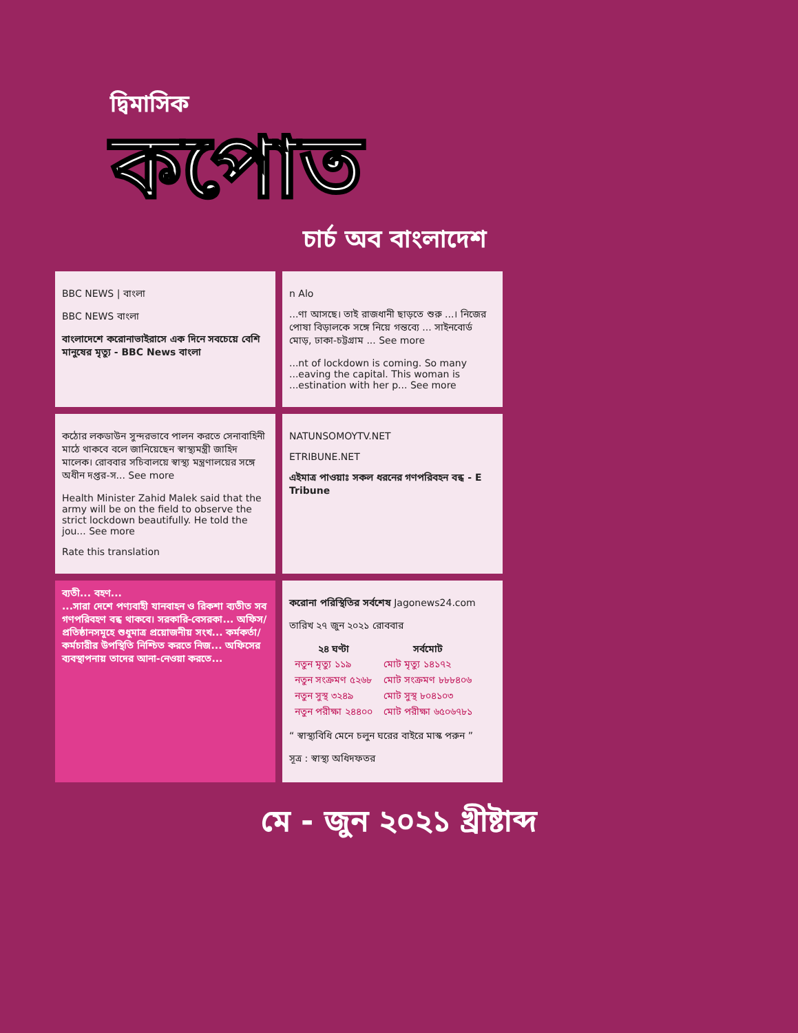দ্বিমাসিক
কপোত
চার্চ অব বাংলাদেশ
BBC NEWS | বাংলা
BBC NEWS বাংলা
বাংলাদেশে করোনাভাইরাসে এক দিনে সবচেয়ে বেশি মানুষের মৃত্যু - BBC News বাংলা
n Alo
...ণা আসছে। তাই রাজধানী ছাড়তে শুরু ...। নিজের পোষা বিড়ালকে সঙ্গে নিয়ে গন্তব্যে ... সাইনবোর্ড মোড়, ঢাকা-চট্টগ্রাম ... See more
...nt of lockdown is coming. So many ...eaving the capital. This woman is ...estination with her p... See more
কঠোর লকডাউন সুন্দরভাবে পালন করতে সেনাবাহিনী মাঠে থাকবে বলে জানিয়েছেন স্বাস্থ্যমন্ত্রী জাহিদ মালেক। রোববার সচিবালয়ে স্বাস্থ্য মন্ত্রণালয়ের সঙ্গে অধীন দপ্তর-স... See more
Health Minister Zahid Malek said that the army will be on the field to observe the strict lockdown beautifully. He told the jou... See more
Rate this translation
NATUNSOMOYTV.NET
ETRIBUNE.NET
এইমাত্র পাওয়াঃ সকল ধরনের গণপরিবহন বন্ধ - E Tribune
ব্যতী... বহণ...
...সারা দেশে পণ্যবাহী যানবাহন ও রিকশা ব্যতীত সব গণপরিবহণ বন্ধ থাকবে। সরকারি-বেসরকা... অফিস/প্রতিষ্ঠানসমূহে শুধুমাত্র প্রয়োজনীয় সংখ... কর্মকর্তা/কর্মচারীর উপস্থিতি নিশ্চিত করতে নিজ... অফিসের ব্যবস্থাপনায় তাদের আনা-নেওয়া করতে...
করোনা পরিস্থিতির সর্বশেষ Jagonews24.com
তারিখ ২৭ জুন ২০২১ রোববার
| ২৪ ঘণ্টা | সর্বমোট |
| --- | --- |
| নতুন মৃত্যু ১১৯ | মোট মৃত্যু ১৪১৭২ |
| নতুন সংক্রমণ ৫২৬৮ | মোট সংক্রমণ ৮৮৮৪০৬ |
| নতুন সুস্থ ৩২৪৯ | মোট সুস্থ ৮০৪১০৩ |
| নতুন পরীক্ষা ২৪৪০০ | মোট পরীক্ষা ৬৫০৬৭৮১ |
“ স্বাস্থ্যবিধি মেনে চলুন ঘরের বাইরে মাস্ক পরুন ”
সূত্র : স্বাস্থ্য অধিদফতর
মে - জুন ২০২১ খ্রীষ্টাব্দ